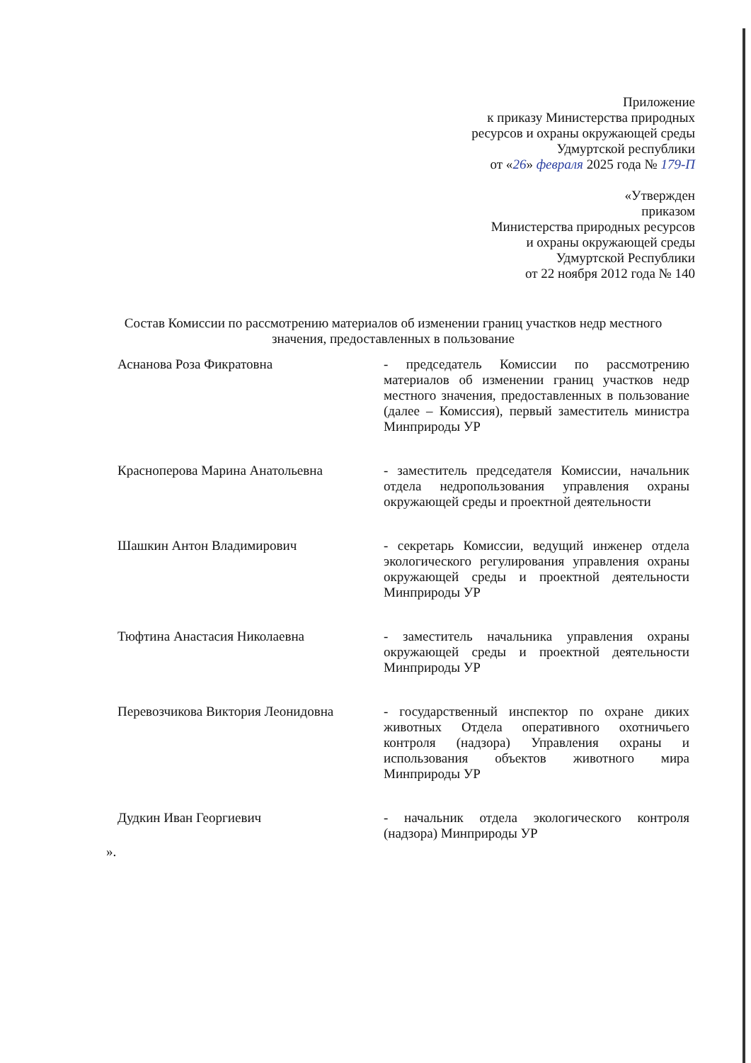Приложение
к приказу Министерства природных
ресурсов и охраны окружающей среды
Удмуртской республики
от «26» февраля 2025 года № 179-П
«Утвержден
приказом
Министерства природных ресурсов
и охраны окружающей среды
Удмуртской Республики
от 22 ноября 2012 года № 140
Состав Комиссии по рассмотрению материалов об изменении границ участков недр местного значения, предоставленных в пользование
| Аснанова Роза Фикратовна | - председатель Комиссии по рассмотрению материалов об изменении границ участков недр местного значения, предоставленных в пользование (далее – Комиссия), первый заместитель министра Минприроды УР |
| Красноперова Марина Анатольевна | - заместитель председателя Комиссии, начальник отдела недропользования управления охраны окружающей среды и проектной деятельности |
| Шашкин Антон Владимирович | - секретарь Комиссии, ведущий инженер отдела экологического регулирования управления охраны окружающей среды и проектной деятельности Минприроды УР |
| Тюфтина Анастасия Николаевна | - заместитель начальника управления охраны окружающей среды и проектной деятельности Минприроды УР |
| Перевозчикова Виктория Леонидовна | - государственный инспектор по охране диких животных Отдела оперативного охотничьего контроля (надзора) Управления охраны и использования объектов животного мира Минприроды УР |
| Дудкин Иван Георгиевич | - начальник отдела экологического контроля (надзора) Минприроды УР |
».